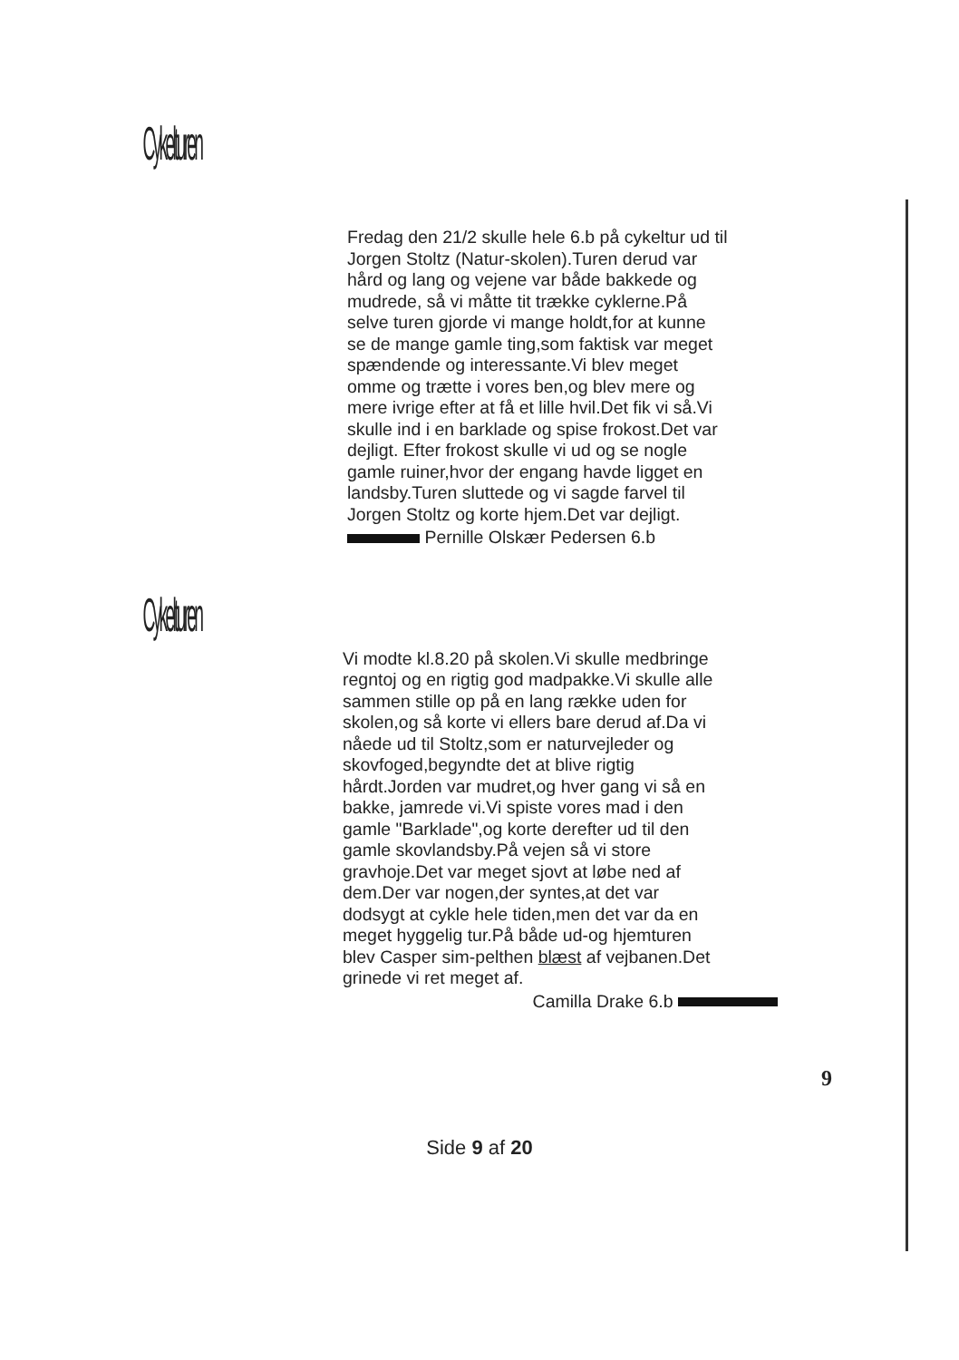Cykelturen
Fredag den 21/2 skulle hele 6.b på cykeltur ud til Jorgen Stoltz (Natur-skolen).Turen derud var hård og lang og vejene var både bakkede og mudrede, så vi måtte tit trække cyklerne.På selve turen gjorde vi mange holdt,for at kunne se de mange gamle ting,som faktisk var meget spændende og interessante.Vi blev meget omme og trætte i vores ben,og blev mere og mere ivrige efter at få et lille hvil.Det fik vi så.Vi skulle ind i en barklade og spise frokost.Det var dejligt. Efter frokost skulle vi ud og se nogle gamle ruiner,hvor der engang havde ligget en landsby.Turen sluttede og vi sagde farvel til Jorgen Stoltz og korte hjem.Det var dejligt.
Pernille Olskær Pedersen 6.b
Cykelturen
Vi modte kl.8.20 på skolen.Vi skulle medbringe regntoj og en rigtig god madpakke.Vi skulle alle sammen stille op på en lang række uden for skolen,og så korte vi ellers bare derud af.Da vi nåede ud til Stoltz,som er naturvejleder og skovfoged,begyndte det at blive rigtig hårdt.Jorden var mudret,og hver gang vi så en bakke, jamrede vi.Vi spiste vores mad i den gamle "Barklade",og korte derefter ud til den gamle skovlandsby.På vejen så vi store gravhoje.Det var meget sjovt at løbe ned af dem.Der var nogen,der syntes,at det var dodsygt at cykle hele tiden,men det var da en meget hyggelig tur.På både ud-og hjemturen blev Casper sim-pelthen blæst af vejbanen.Det grinede vi ret meget af.
Camilla Drake 6.b
9
Side 9 af 20